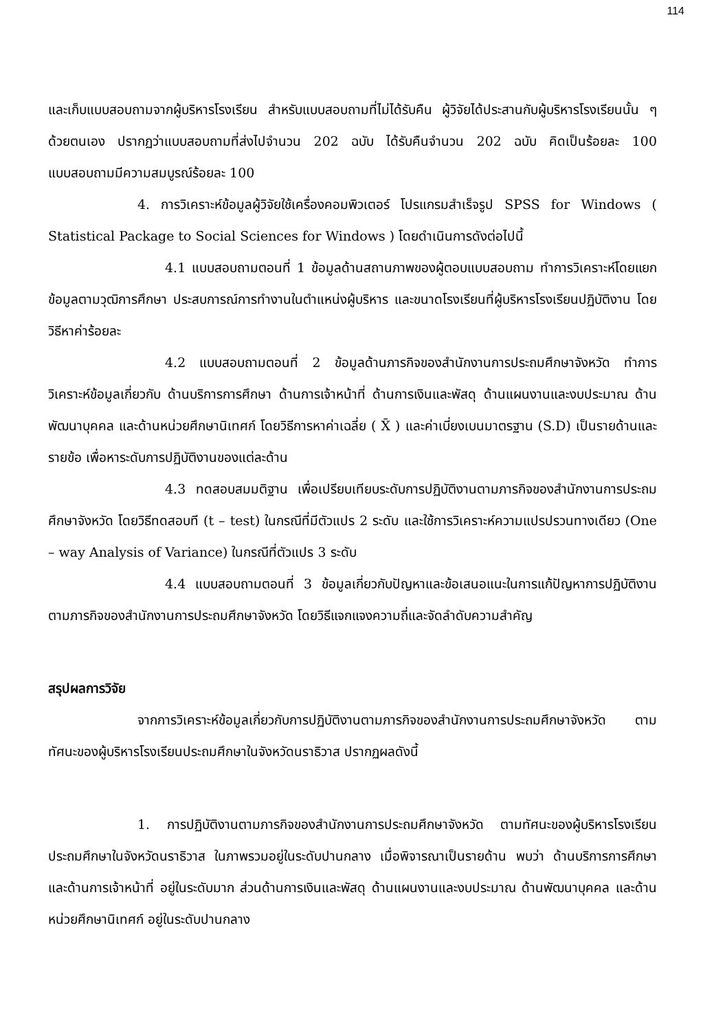114
และเก็บแบบสอบถามจากผู้บริหารโรงเรียน สำหรับแบบสอบถามที่ไม่ได้รับคืน ผู้วิจัยได้ประสานกับผู้บริหารโรงเรียนนั้น ๆ ด้วยตนเอง ปรากฏว่าแบบสอบถามที่ส่งไปจำนวน 202 ฉบับ ได้รับคืนจำนวน 202 ฉบับ คิดเป็นร้อยละ 100 แบบสอบถามมีความสมบูรณ์ร้อยละ 100
4. การวิเคราะห์ข้อมูลผู้วิจัยใช้เครื่องคอมพิวเตอร์ โปรแกรมสำเร็จรูป SPSS for Windows ( Statistical Package to Social Sciences for Windows ) โดยดำเนินการดังต่อไปนี้
4.1 แบบสอบถามตอนที่ 1 ข้อมูลด้านสถานภาพของผู้ตอบแบบสอบถาม ทำการวิเคราะห์โดยแยกข้อมูลตามวุฒิการศึกษา ประสบการณ์การทำงานในตำแหน่งผู้บริหาร และขนาดโรงเรียนที่ผู้บริหารโรงเรียนปฏิบัติงาน โดยวิธีหาค่าร้อยละ
4.2 แบบสอบถามตอนที่ 2 ข้อมูลด้านภารกิจของสำนักงานการประถมศึกษาจังหวัด ทำการวิเคราะห์ข้อมูลเกี่ยวกับ ด้านบริการการศึกษา ด้านการเจ้าหน้าที่ ด้านการเงินและพัสดุ ด้านแผนงานและงบประมาณ ด้านพัฒนาบุคคล และด้านหน่วยศึกษานิเทศก์ โดยวิธีการหาค่าเฉลี่ย ( X̄ ) และค่าเบี่ยงเบนมาตรฐาน (S.D) เป็นรายด้านและรายข้อ เพื่อหาระดับการปฏิบัติงานของแต่ละด้าน
4.3 ทดสอบสมมติฐาน เพื่อเปรียบเทียบระดับการปฏิบัติงานตามภารกิจของสำนักงานการประถมศึกษาจังหวัด โดยวิธีทดสอบที (t – test) ในกรณีที่มีตัวแปร 2 ระดับ และใช้การวิเคราะห์ความแปรปรวนทางเดียว (One – way Analysis of Variance) ในกรณีที่ตัวแปร 3 ระดับ
4.4 แบบสอบถามตอนที่ 3 ข้อมูลเกี่ยวกับปัญหาและข้อเสนอแนะในการแก้ปัญหาการปฏิบัติงานตามภารกิจของสำนักงานการประถมศึกษาจังหวัด โดยวิธีแจกแจงความถี่และจัดลำดับความสำคัญ
สรุปผลการวิจัย
จากการวิเคราะห์ข้อมูลเกี่ยวกับการปฏิบัติงานตามภารกิจของสำนักงานการประถมศึกษาจังหวัด ตามทัศนะของผู้บริหารโรงเรียนประถมศึกษาในจังหวัดนราธิวาส ปรากฏผลดังนี้
1. การปฏิบัติงานตามภารกิจของสำนักงานการประถมศึกษาจังหวัด ตามทัศนะของผู้บริหารโรงเรียนประถมศึกษาในจังหวัดนราธิวาส ในภาพรวมอยู่ในระดับปานกลาง เมื่อพิจารณาเป็นรายด้าน พบว่า ด้านบริการการศึกษา และด้านการเจ้าหน้าที่ อยู่ในระดับมาก ส่วนด้านการเงินและพัสดุ ด้านแผนงานและงบประมาณ ด้านพัฒนาบุคคล และด้านหน่วยศึกษานิเทศก์ อยู่ในระดับปานกลาง